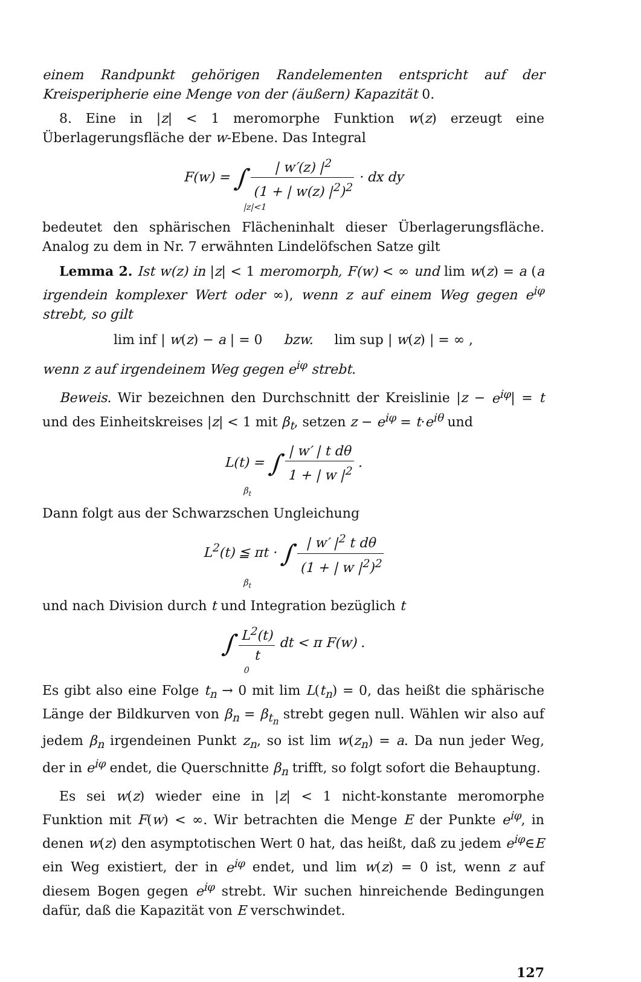einem Randpunkt gehörigen Randelementen entspricht auf der Kreisperipherie eine Menge von der (äußern) Kapazität 0.
8. Eine in |z| < 1 meromorphe Funktion w(z) erzeugt eine Überlagerungsfläche der w-Ebene. Das Integral
F(w) = ∫ | w′(z) |<sup>2</sup> (1 + | w(z) |<sup>2</sup>)<sup>2</sup> · dx dy
|z|<1
bedeutet den sphärischen Flächeninhalt dieser Überlagerungsfläche. Analog zu dem in Nr. 7 erwähnten Lindelöfschen Satze gilt
Lemma 2. Ist w(z) in |z| < 1 meromorph, F(w) < ∞ und lim w(z) = a (a irgendein komplexer Wert oder ∞), wenn z auf einem Weg gegen e<sup>iφ</sup> strebt, so gilt
lim inf | w(z) − a | = 0 bzw. lim sup | w(z) | = ∞ ,
wenn z auf irgendeinem Weg gegen e<sup>iφ</sup> strebt.
Beweis. Wir bezeichnen den Durchschnitt der Kreislinie |z − e<sup>iφ</sup>| = t und des Einheitskreises |z| < 1 mit β<sub>t</sub>, setzen z − e<sup>iφ</sup> = t·e<sup>iθ</sup> und
L(t) = ∫ | w′ | t dθ 1 + | w |<sup>2</sup> .
β<sub>t</sub>
Dann folgt aus der Schwarzschen Ungleichung
L<sup>2</sup>(t) ≦ πt · ∫ | w′ |<sup>2</sup> t dθ (1 + | w |<sup>2</sup>)<sup>2</sup>
β<sub>t</sub>
und nach Division durch t und Integration bezüglich t
∫ L<sup>2</sup>(t) t dt < π F(w) .
0
Es gibt also eine Folge t<sub>n</sub> → 0 mit lim L(t<sub>n</sub>) = 0, das heißt die sphärische Länge der Bildkurven von β<sub>n</sub> = β<sub>t<sub>n</sub></sub> strebt gegen null. Wählen wir also auf jedem β<sub>n</sub> irgendeinen Punkt z<sub>n</sub>, so ist lim w(z<sub>n</sub>) = a. Da nun jeder Weg, der in e<sup>iφ</sup> endet, die Querschnitte β<sub>n</sub> trifft, so folgt sofort die Behauptung.
Es sei w(z) wieder eine in |z| < 1 nicht-konstante meromorphe Funktion mit F(w) < ∞. Wir betrachten die Menge E der Punkte e<sup>iφ</sup>, in denen w(z) den asymptotischen Wert 0 hat, das heißt, daß zu jedem e<sup>iφ</sup>∈E ein Weg existiert, der in e<sup>iφ</sup> endet, und lim w(z) = 0 ist, wenn z auf diesem Bogen gegen e<sup>iφ</sup> strebt. Wir suchen hinreichende Bedingungen dafür, daß die Kapazität von E verschwindet.
127